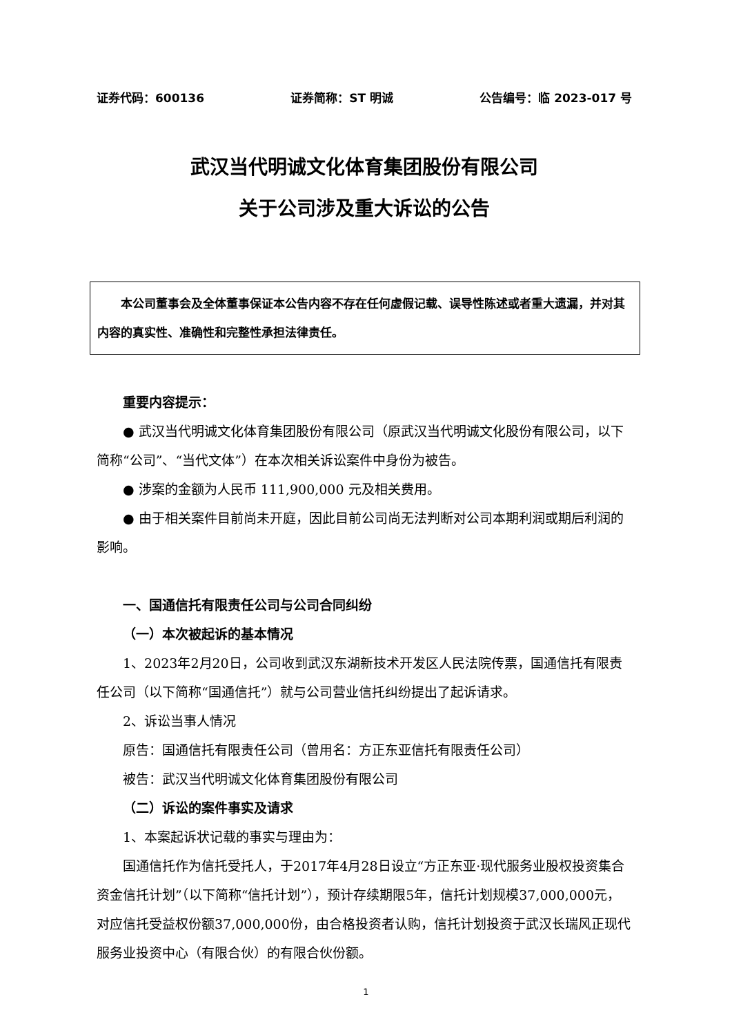证券代码：600136 证券简称：ST 明诚 公告编号：临 2023-017 号
武汉当代明诚文化体育集团股份有限公司
关于公司涉及重大诉讼的公告
  本公司董事会及全体董事保证本公告内容不存在任何虚假记载、误导性陈述或者重大遗漏，并对其内容的真实性、准确性和完整性承担法律责任。
重要内容提示：
● 武汉当代明诚文化体育集团股份有限公司（原武汉当代明诚文化股份有限公司，以下简称“公司”、“当代文体”）在本次相关诉讼案件中身份为被告。
● 涉案的金额为人民币 111,900,000 元及相关费用。
● 由于相关案件目前尚未开庭，因此目前公司尚无法判断对公司本期利润或期后利润的影响。
一、国通信托有限责任公司与公司合同纠纷
（一）本次被起诉的基本情况
1、2023年2月20日，公司收到武汉东湖新技术开发区人民法院传票，国通信托有限责任公司（以下简称“国通信托”）就与公司营业信托纠纷提出了起诉请求。
2、诉讼当事人情况
原告：国通信托有限责任公司（曾用名：方正东亚信托有限责任公司）
被告：武汉当代明诚文化体育集团股份有限公司
（二）诉讼的案件事实及请求
1、本案起诉状记载的事实与理由为：
国通信托作为信托受托人，于2017年4月28日设立“方正东亚·现代服务业股权投资集合资金信托计划”（以下简称“信托计划”），预计存续期限5年，信托计划规模37,000,000元，对应信托受益权份额37,000,000份，由合格投资者认购，信托计划投资于武汉长瑞风正现代服务业投资中心（有限合伙）的有限合伙份额。
1